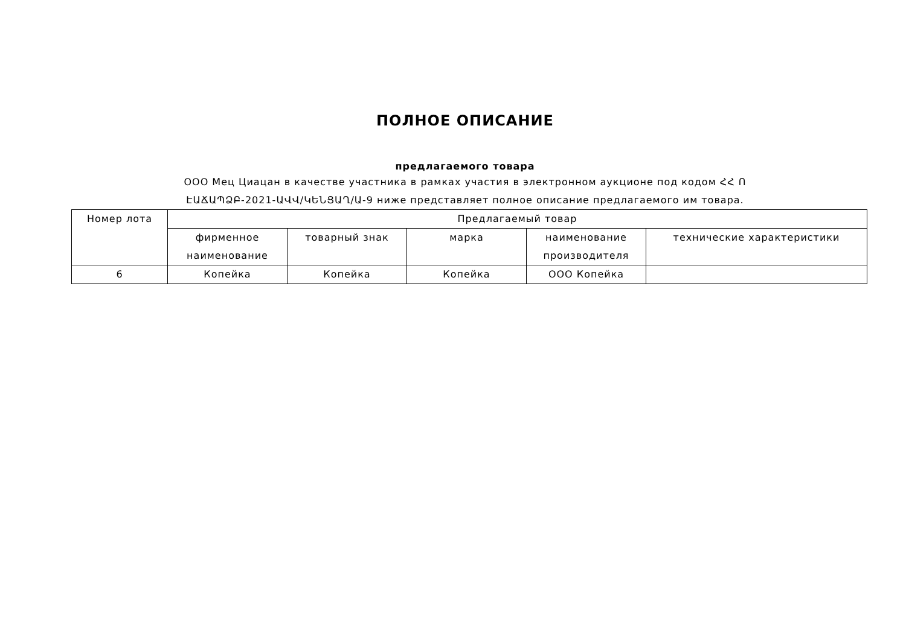ПОЛНОЕ ОПИСАНИЕ
предлагаемого товара
ООО Мец Циацан в качестве участника в рамках участия в электронном аукционе под кодом ՀՀ Ո ԷԱՃԱՊՁԲ-2021-ԱՎՎ/ԿԵՆՑԱՂ/Ա-9 ниже представляет полное описание предлагаемого им товара.
| Номер лота | Предлагаемый товар | | | | |
| --- | --- | --- | --- | --- | --- |
| | фирменное наименование | товарный знак | марка | наименование производителя | технические характеристики |
| 6 | Копейка | Копейка | Копейка | ООО Копейка | |